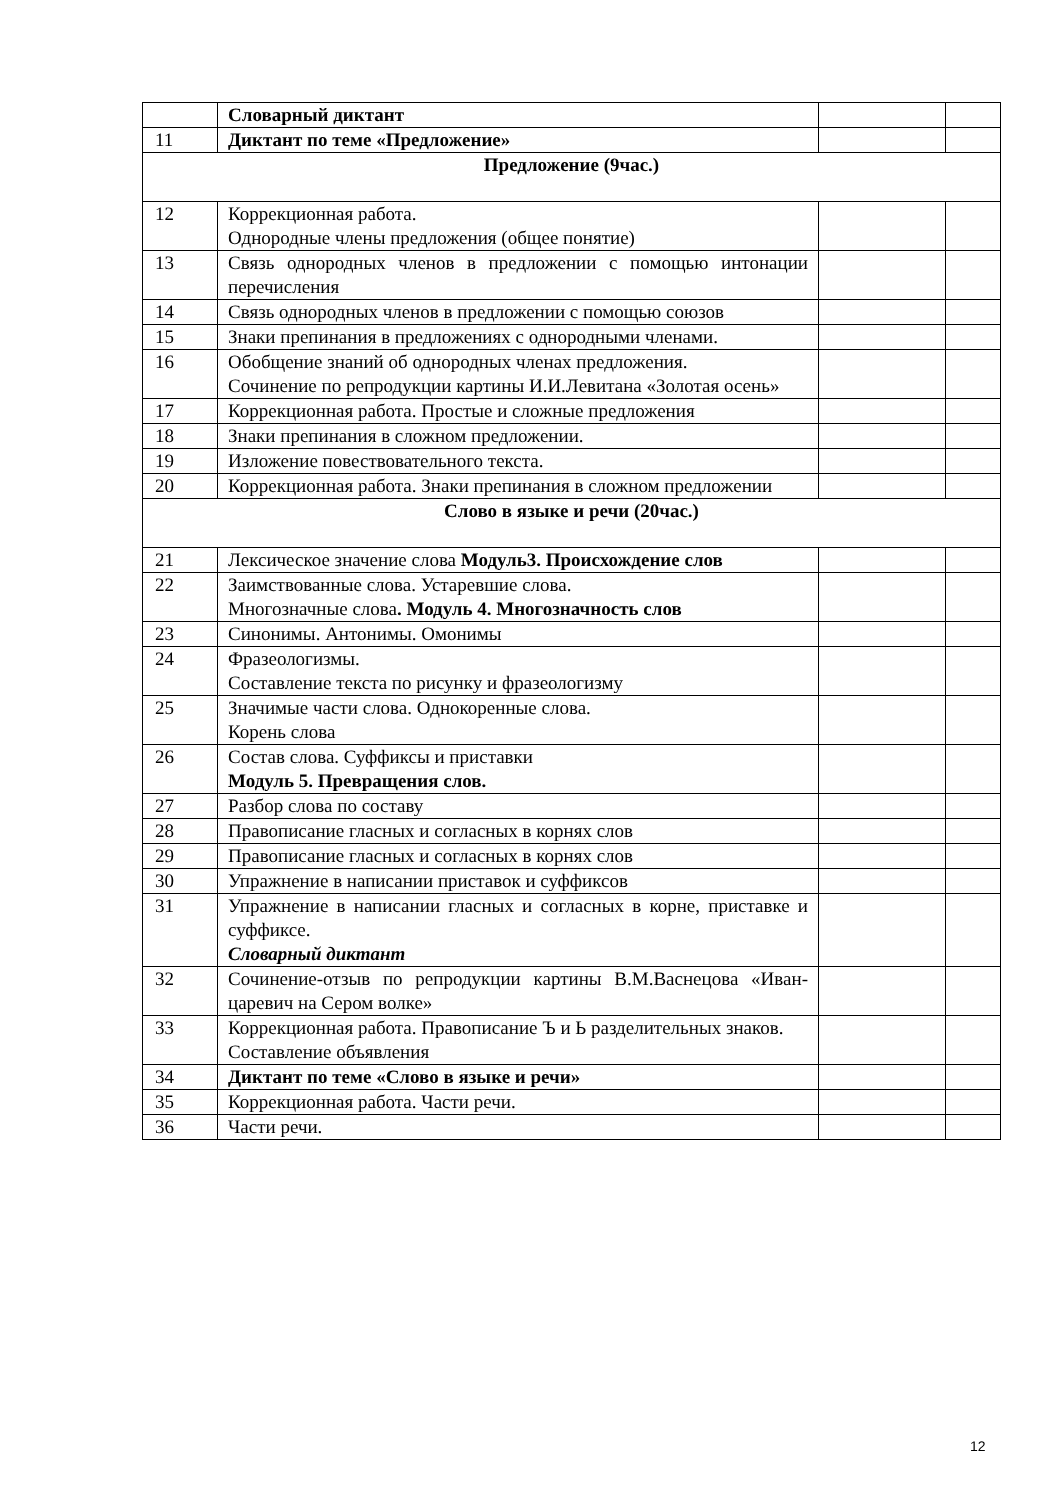| | Словарный диктант | | |
| 11 | Диктант по теме «Предложение» | | |
| Предложение (9час.) | | | |
| 12 | Коррекционная работа. Однородные члены предложения (общее понятие) | | |
| 13 | Связь однородных членов в предложении с помощью интонации перечисления | | |
| 14 | Связь однородных членов в предложении с помощью союзов | | |
| 15 | Знаки препинания в предложениях с однородными членами. | | |
| 16 | Обобщение знаний об однородных членах предложения. Сочинение по репродукции картины И.И.Левитана «Золотая осень» | | |
| 17 | Коррекционная работа. Простые и сложные предложения | | |
| 18 | Знаки препинания в сложном предложении. | | |
| 19 | Изложение повествовательного текста. | | |
| 20 | Коррекционная работа. Знаки препинания в сложном предложении | | |
| Слово в языке и речи (20час.) | | | |
| 21 | Лексическое значение слова Модуль3. Происхождение слов | | |
| 22 | Заимствованные слова. Устаревшие слова. Многозначные слова . Модуль 4. Многозначность слов | | |
| 23 | Синонимы. Антонимы. Омонимы | | |
| 24 | Фразеологизмы. Составление текста по рисунку и фразеологизму | | |
| 25 | Значимые части слова. Однокоренные слова. Корень слова | | |
| 26 | Состав слова. Суффиксы и приставки Модуль 5. Превращения слов. | | |
| 27 | Разбор слова по составу | | |
| 28 | Правописание гласных и согласных в корнях слов | | |
| 29 | Правописание гласных и согласных в корнях слов | | |
| 30 | Упражнение в написании приставок и суффиксов | | |
| 31 | Упражнение в написании гласных и согласных в корне, приставке и суффиксе. Словарный диктант | | |
| 32 | Сочинение-отзыв по репродукции картины В.М.Васнецова «Иван-царевич на Сером волке» | | |
| 33 | Коррекционная работа. Правописание Ъ и Ь разделительных знаков. Составление объявления | | |
| 34 | Диктант по теме «Слово в языке и речи» | | |
| 35 | Коррекционная работа. Части речи. | | |
| 36 | Части речи. | | |
12